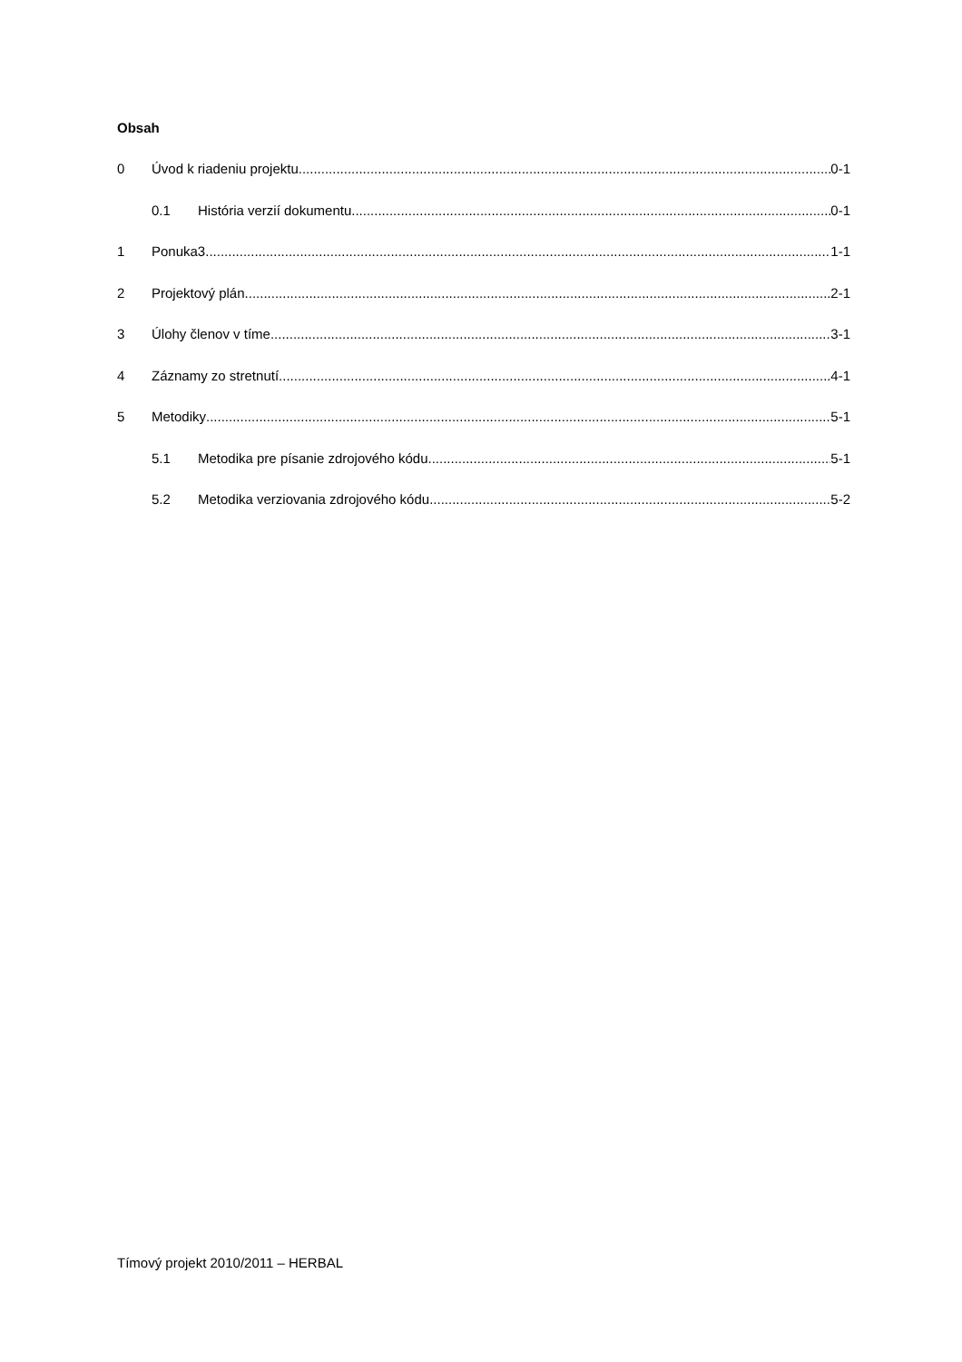Obsah
0 Úvod k riadeniu projektu 0-1
0.1 História verzií dokumentu 0-1
1 Ponuka3 1-1
2 Projektový plán 2-1
3 Úlohy členov v tíme 3-1
4 Záznamy zo stretnutí 4-1
5 Metodiky 5-1
5.1 Metodika pre písanie zdrojového kódu 5-1
5.2 Metodika verziovania zdrojového kódu 5-2
Tímový projekt 2010/2011 – HERBAL